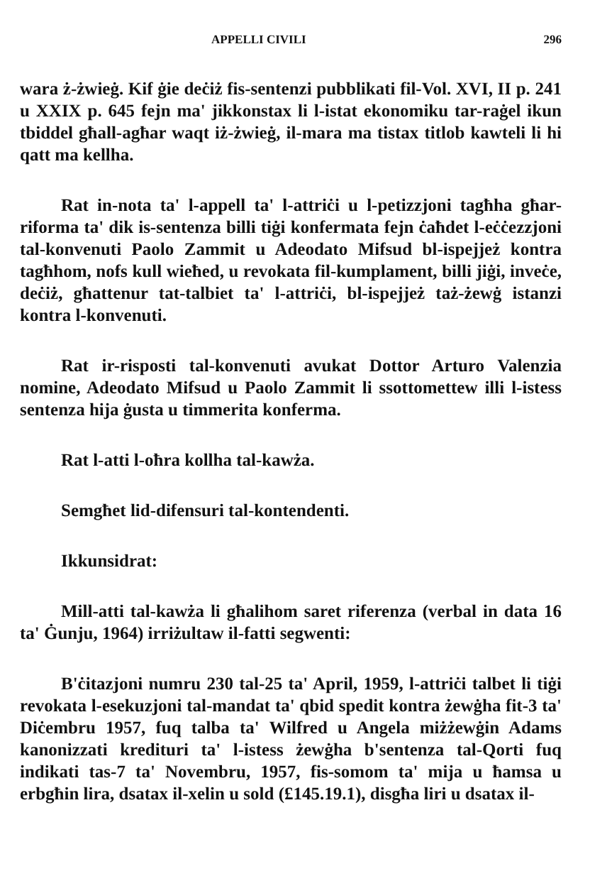APPELLI CIVILI 296
wara ż-żwieġ. Kif ġie deċiż fis-sentenzi pubblikati fil-Vol. XVI, II p. 241 u XXIX p. 645 fejn ma' jikkonstax li l-istat ekonomiku tar-raġel ikun tbiddel għall-agħar waqt iż-żwieġ, il-mara ma tistax titlob kawteli li hi qatt ma kellha.
Rat in-nota ta' l-appell ta' l-attriċi u l-petizzjoni tagħha għar-riforma ta' dik is-sentenza billi tiġi konfermata fejn ċaħdet l-eċċezzjoni tal-konvenuti Paolo Zammit u Adeodato Mifsud bl-ispejjeż kontra tagħhom, nofs kull wieħed, u revokata fil-kumplament, billi jiġi, inveċe, deċiż, għattenur tat-talbiet ta' l-attriċi, bl-ispejjeż taż-żewġ istanzi kontra l-konvenuti.
Rat ir-risposti tal-konvenuti avukat Dottor Arturo Valenzia nomine, Adeodato Mifsud u Paolo Zammit li ssottomettew illi l-istess sentenza hija ġusta u timmerita konferma.
Rat l-atti l-oħra kollha tal-kawża.
Semgħet lid-difensuri tal-kontendenti.
Ikkunsidrat:
Mill-atti tal-kawża li għalihom saret riferenza (verbal in data 16 ta' Ġunju, 1964) irriżultaw il-fatti segwenti:
B'ċitazjoni numru 230 tal-25 ta' April, 1959, l-attriċi talbet li tiġi revokata l-esekuzjoni tal-mandat ta' qbid spedit kontra żewġha fit-3 ta' Diċembru 1957, fuq talba ta' Wilfred u Angela miżżewġin Adams kanonizzati kredituri ta' l-istess żewġha b'sentenza tal-Qorti fuq indikati tas-7 ta' Novembru, 1957, fis-somom ta' mija u ħamsa u erbgħin lira, dsatax il-xelin u sold (£145.19.1), disgħa liri u dsatax il-